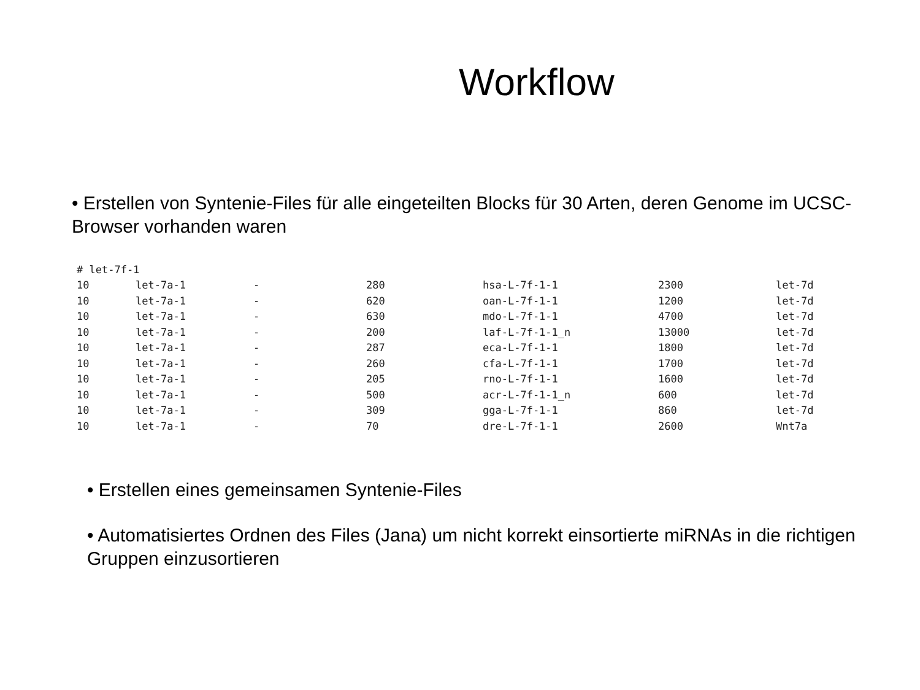Workflow
• Erstellen von Syntenie-Files für alle eingeteilten Blocks für 30 Arten, deren Genome im UCSC-Browser vorhanden waren
| # let-7f-1 | | | | | | |
| 10 | let-7a-1 | - | 280 | hsa-L-7f-1-1 | 2300 | let-7d |
| 10 | let-7a-1 | - | 620 | oan-L-7f-1-1 | 1200 | let-7d |
| 10 | let-7a-1 | - | 630 | mdo-L-7f-1-1 | 4700 | let-7d |
| 10 | let-7a-1 | - | 200 | laf-L-7f-1-1_n | 13000 | let-7d |
| 10 | let-7a-1 | - | 287 | eca-L-7f-1-1 | 1800 | let-7d |
| 10 | let-7a-1 | - | 260 | cfa-L-7f-1-1 | 1700 | let-7d |
| 10 | let-7a-1 | - | 205 | rno-L-7f-1-1 | 1600 | let-7d |
| 10 | let-7a-1 | - | 500 | acr-L-7f-1-1_n | 600 | let-7d |
| 10 | let-7a-1 | - | 309 | gga-L-7f-1-1 | 860 | let-7d |
| 10 | let-7a-1 | - | 70 | dre-L-7f-1-1 | 2600 | Wnt7a |
• Erstellen eines gemeinsamen Syntenie-Files
• Automatisiertes Ordnen des Files (Jana) um nicht korrekt einsortierte miRNAs in die richtigen Gruppen einzusortieren